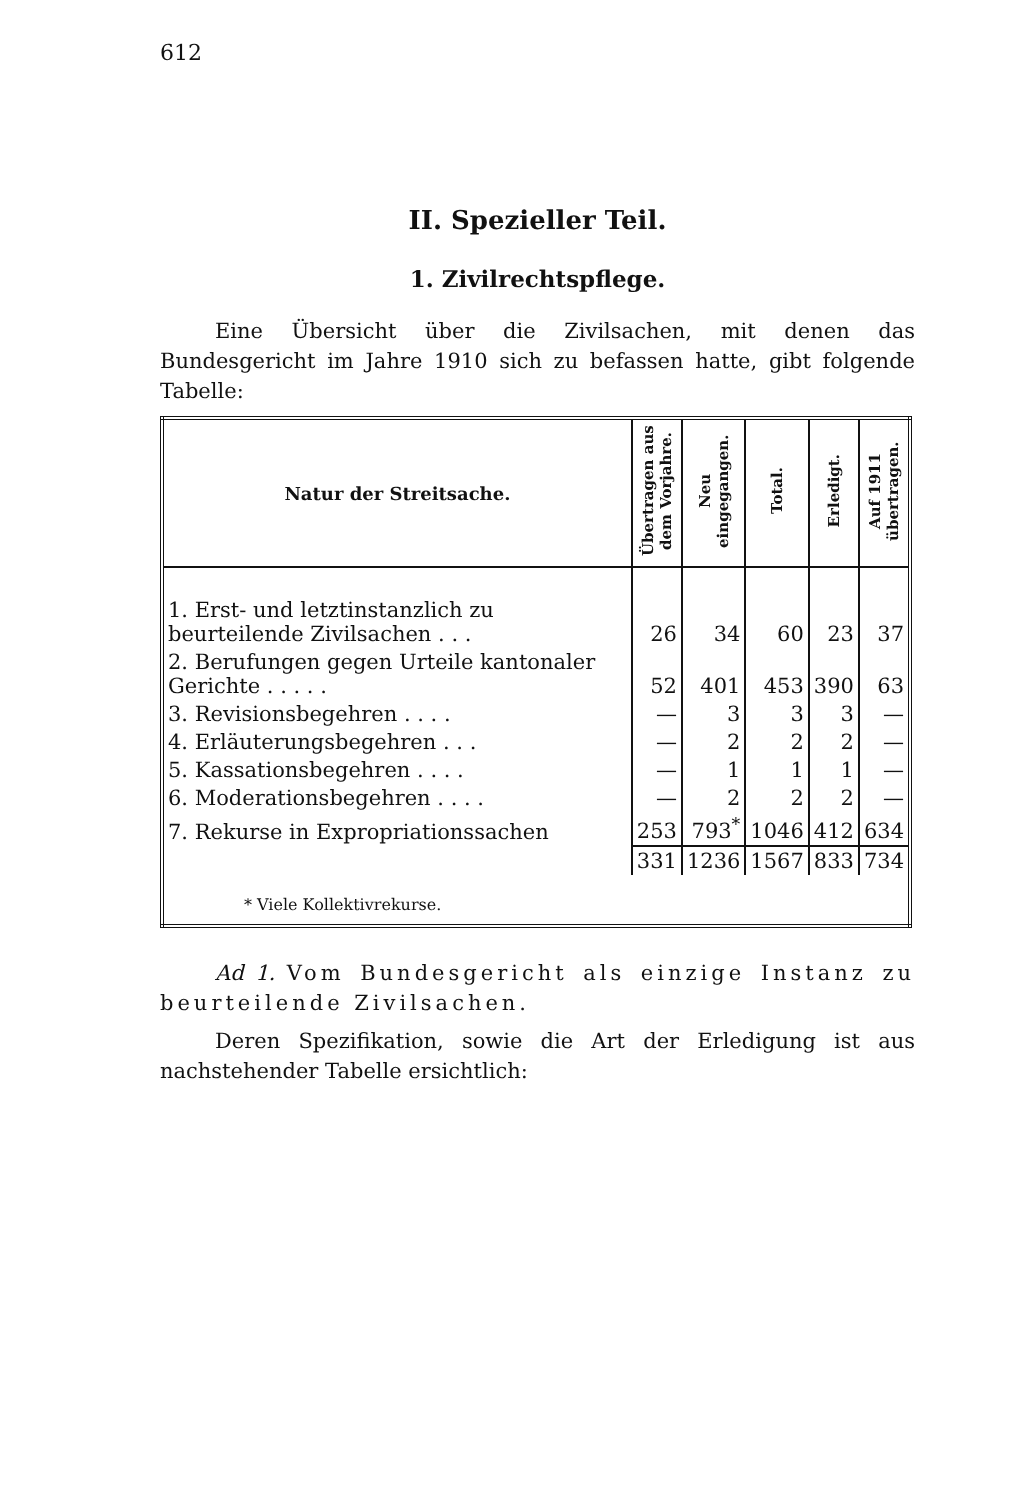612
II. Spezieller Teil.
1. Zivilrechtspflege.
Eine Übersicht über die Zivilsachen, mit denen das Bundesgericht im Jahre 1910 sich zu befassen hatte, gibt folgende Tabelle:
| Natur der Streitsache. | Übertragen aus dem Vorjahre. | Neu eingegangen. | Total. | Erledigt. | Auf 1911 übertragen. |
| --- | --- | --- | --- | --- | --- |
| 1. Erst- und letztinstanzlich zu beurteilende Zivilsachen . . . | 26 | 34 | 60 | 23 | 37 |
| 2. Berufungen gegen Urteile kantonaler Gerichte . . . . . | 52 | 401 | 453 | 390 | 63 |
| 3. Revisionsbegehren . . . . | — | 3 | 3 | 3 | — |
| 4. Erläuterungsbegehren . . . | — | 2 | 2 | 2 | — |
| 5. Kassationsbegehren . . . . | — | 1 | 1 | 1 | — |
| 6. Moderationsbegehren . . . . | — | 2 | 2 | 2 | — |
| 7. Rekurse in Expropriationssachen | 253 | 793<sup>*</sup> | 1046 | 412 | 634 |
| | 331 | 1236 | 1567 | 833 | 734 |
| * Viele Kollektivrekurse. | | | | | |
Ad 1. Vom Bundesgericht als einzige Instanz zu beurteilende Zivilsachen.
Deren Spezifikation, sowie die Art der Erledigung ist aus nachstehender Tabelle ersichtlich: